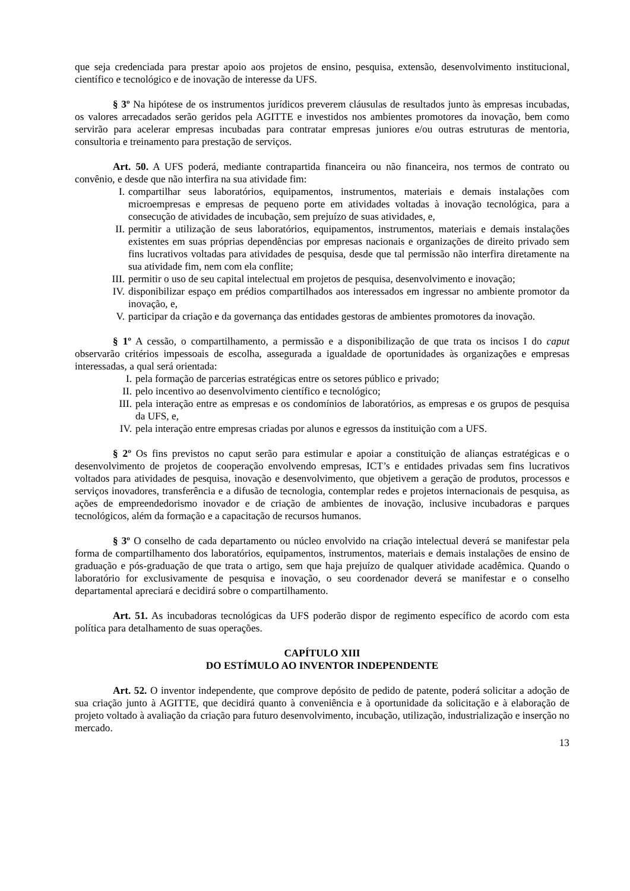que seja credenciada para prestar apoio aos projetos de ensino, pesquisa, extensão, desenvolvimento institucional, científico e tecnológico e de inovação de interesse da UFS.
§ 3º Na hipótese de os instrumentos jurídicos preverem cláusulas de resultados junto às empresas incubadas, os valores arrecadados serão geridos pela AGITTE e investidos nos ambientes promotores da inovação, bem como servirão para acelerar empresas incubadas para contratar empresas juniores e/ou outras estruturas de mentoria, consultoria e treinamento para prestação de serviços.
Art. 50. A UFS poderá, mediante contrapartida financeira ou não financeira, nos termos de contrato ou convênio, e desde que não interfira na sua atividade fim:
I. compartilhar seus laboratórios, equipamentos, instrumentos, materiais e demais instalações com microempresas e empresas de pequeno porte em atividades voltadas à inovação tecnológica, para a consecução de atividades de incubação, sem prejuízo de suas atividades, e,
II. permitir a utilização de seus laboratórios, equipamentos, instrumentos, materiais e demais instalações existentes em suas próprias dependências por empresas nacionais e organizações de direito privado sem fins lucrativos voltadas para atividades de pesquisa, desde que tal permissão não interfira diretamente na sua atividade fim, nem com ela conflite;
III. permitir o uso de seu capital intelectual em projetos de pesquisa, desenvolvimento e inovação;
IV. disponibilizar espaço em prédios compartilhados aos interessados em ingressar no ambiente promotor da inovação, e,
V. participar da criação e da governança das entidades gestoras de ambientes promotores da inovação.
§ 1º A cessão, o compartilhamento, a permissão e a disponibilização de que trata os incisos I do caput observarão critérios impessoais de escolha, assegurada a igualdade de oportunidades às organizações e empresas interessadas, a qual será orientada:
I. pela formação de parcerias estratégicas entre os setores público e privado;
II. pelo incentivo ao desenvolvimento científico e tecnológico;
III. pela interação entre as empresas e os condomínios de laboratórios, as empresas e os grupos de pesquisa da UFS, e,
IV. pela interação entre empresas criadas por alunos e egressos da instituição com a UFS.
§ 2º Os fins previstos no caput serão para estimular e apoiar a constituição de alianças estratégicas e o desenvolvimento de projetos de cooperação envolvendo empresas, ICT’s e entidades privadas sem fins lucrativos voltados para atividades de pesquisa, inovação e desenvolvimento, que objetivem a geração de produtos, processos e serviços inovadores, transferência e a difusão de tecnologia, contemplar redes e projetos internacionais de pesquisa, as ações de empreendedorismo inovador e de criação de ambientes de inovação, inclusive incubadoras e parques tecnológicos, além da formação e a capacitação de recursos humanos.
§ 3º O conselho de cada departamento ou núcleo envolvido na criação intelectual deverá se manifestar pela forma de compartilhamento dos laboratórios, equipamentos, instrumentos, materiais e demais instalações de ensino de graduação e pós-graduação de que trata o artigo, sem que haja prejuízo de qualquer atividade acadêmica. Quando o laboratório for exclusivamente de pesquisa e inovação, o seu coordenador deverá se manifestar e o conselho departamental apreciará e decidirá sobre o compartilhamento.
Art. 51. As incubadoras tecnológicas da UFS poderão dispor de regimento específico de acordo com esta política para detalhamento de suas operações.
CAPÍTULO XIII
DO ESTÍMULO AO INVENTOR INDEPENDENTE
Art. 52. O inventor independente, que comprove depósito de pedido de patente, poderá solicitar a adoção de sua criação junto à AGITTE, que decidirá quanto à conveniência e à oportunidade da solicitação e à elaboração de projeto voltado à avaliação da criação para futuro desenvolvimento, incubação, utilização, industrialização e inserção no mercado.
13